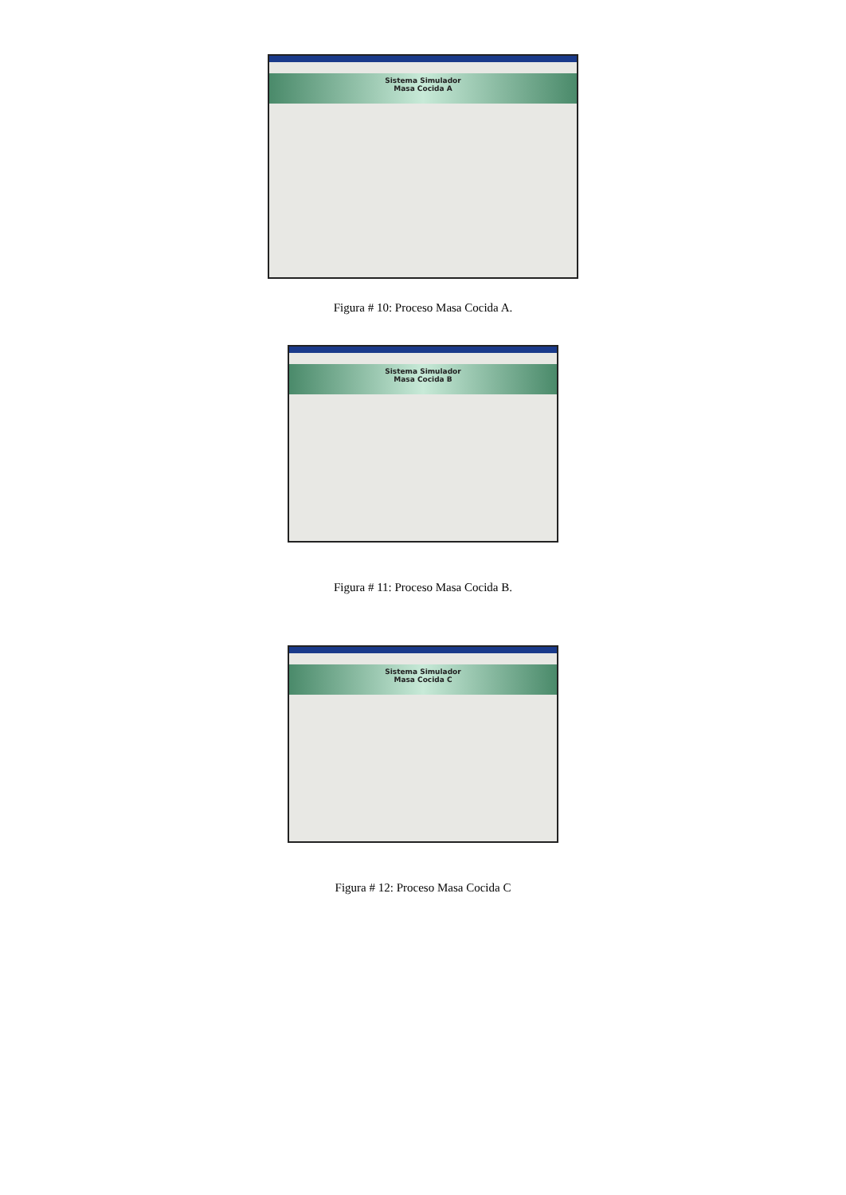Sistema Simulador
Masa Cocida A
Figura # 10: Proceso Masa Cocida A.
Sistema Simulador
Masa Cocida B
Figura # 11: Proceso Masa Cocida B.
Sistema Simulador
Masa Cocida C
Figura # 12: Proceso Masa Cocida C